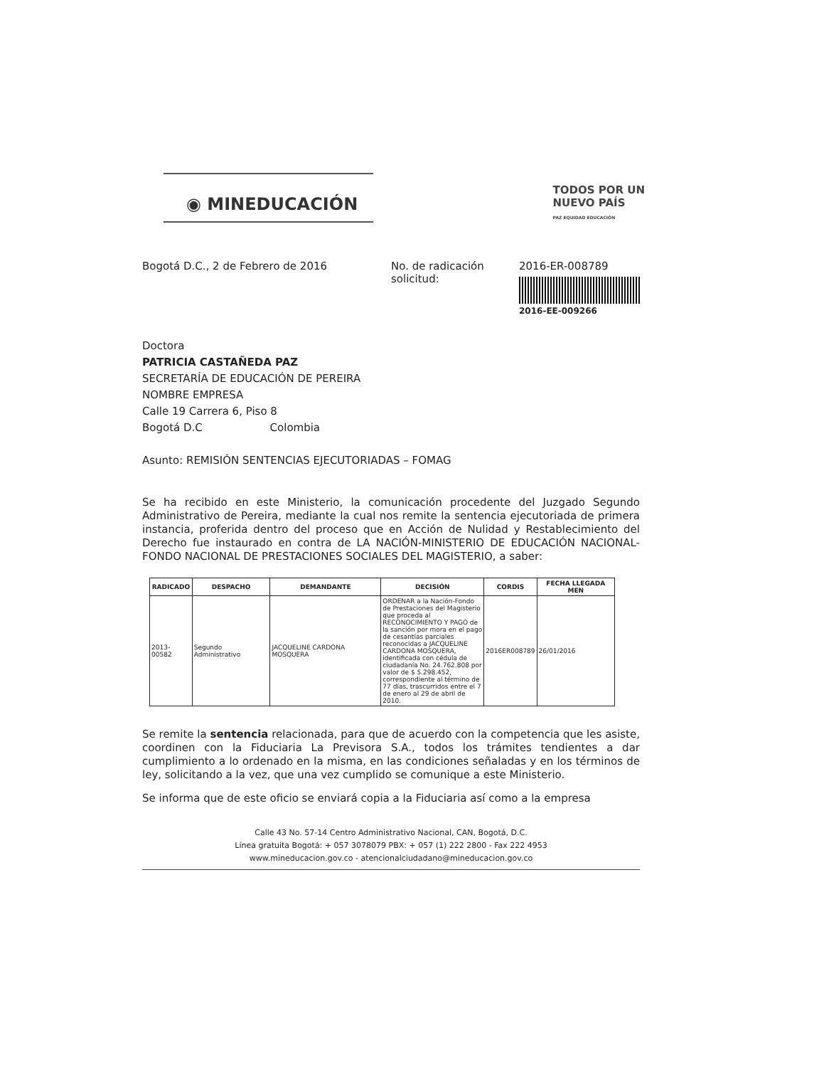◉ MINEDUCACIÓN TODOS POR UN
NUEVO PAÍS
PAZ EQUIDAD EDUCACIÓN
Bogotá D.C., 2 de Febrero de 2016 No. de radicación solicitud:
2016-ER-008789
2016-EE-009266
Doctora
PATRICIA CASTAÑEDA PAZ
SECRETARÍA DE EDUCACIÓN DE PEREIRA
NOMBRE EMPRESA
Calle 19 Carrera 6, Piso 8
Bogotá D.C Colombia
Asunto: REMISIÓN SENTENCIAS EJECUTORIADAS – FOMAG
Se ha recibido en este Ministerio, la comunicación procedente del Juzgado Segundo Administrativo de Pereira, mediante la cual nos remite la sentencia ejecutoriada de primera instancia, proferida dentro del proceso que en Acción de Nulidad y Restablecimiento del Derecho fue instaurado en contra de LA NACIÓN-MINISTERIO DE EDUCACIÓN NACIONAL-FONDO NACIONAL DE PRESTACIONES SOCIALES DEL MAGISTERIO, a saber:
| RADICADO | DESPACHO | DEMANDANTE | DECISIÓN | CORDIS | FECHA LLEGADA MEN |
| --- | --- | --- | --- | --- | --- |
| 2013-00582 | Segundo Administrativo | JACQUELINE CARDONA MOSQUERA | ORDENAR a la Nación-Fondo de Prestaciones del Magisterio que proceda al RECONOCIMIENTO Y PAGO de la sanción por mora en el pago de cesantías parciales reconocidas a JACQUELINE CARDONA MOSQUERA, identificada con cédula de ciudadanía No. 24.762.808 por valor de $ 5.298.452, correspondiente al término de 77 días, trascurridos entre el 7 de enero al 29 de abril de 2010. | 2016ER008789 | 26/01/2016 |
Se remite la sentencia relacionada, para que de acuerdo con la competencia que les asiste, coordinen con la Fiduciaria La Previsora S.A., todos los trámites tendientes a dar cumplimiento a lo ordenado en la misma, en las condiciones señaladas y en los términos de ley, solicitando a la vez, que una vez cumplido se comunique a este Ministerio.
Se informa que de este oficio se enviará copia a la Fiduciaria así como a la empresa
Calle 43 No. 57-14 Centro Administrativo Nacional, CAN, Bogotá, D.C.
Línea gratuita Bogotá: + 057 3078079 PBX: + 057 (1) 222 2800 - Fax 222 4953
www.mineducacion.gov.co - atencionalciudadano@mineducacion.gov.co